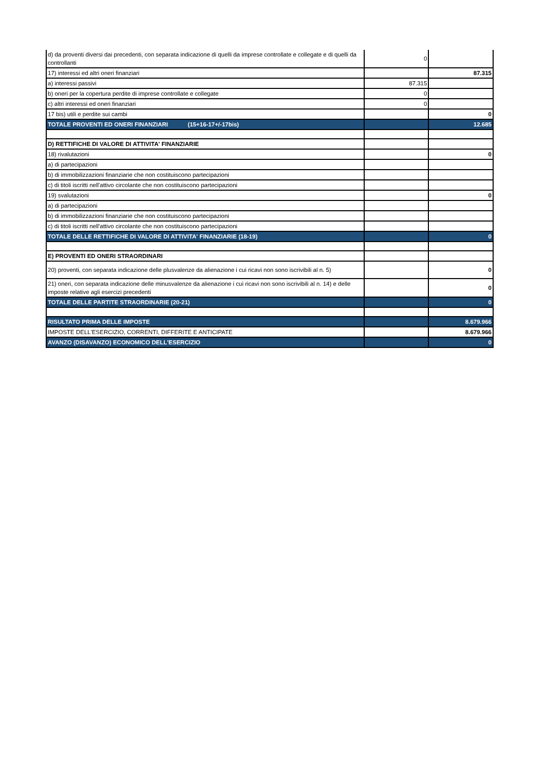| d) da proventi diversi dai precedenti, con separata indicazione di quelli da imprese controllate e collegate e di quelli da controllanti | 0 | |
| 17) interessi ed altri oneri finanziari | | 87.315 |
| a) interessi passivi | 87.315 | |
| b) oneri per la copertura perdite di imprese controllate e collegate | 0 | |
| c) altri interessi ed oneri finanziari | 0 | |
| 17 bis) utili e perdite sui cambi | | 0 |
| TOTALE PROVENTI ED ONERI FINANZIARI (15+16-17+/-17bis) | | 12.685 |
| D) RETTIFICHE DI VALORE DI ATTIVITA' FINANZIARIE | | |
| 18) rivalutazioni | | 0 |
| a) di partecipazioni | | |
| b) di immobilizzazioni finanziarie che non costituiscono partecipazioni | | |
| c) di titoli iscritti nell'attivo circolante che non costituiscono partecipazioni | | |
| 19) svalutazioni | | 0 |
| a) di partecipazioni | | |
| b) di immobilizzazioni finanziarie che non costituiscono partecipazioni | | |
| c) di titoli iscritti nell'attivo circolante che non costituiscono partecipazioni | | |
| TOTALE DELLE RETTIFICHE DI VALORE DI ATTIVITA' FINANZIARIE (18-19) | | 0 |
| E) PROVENTI ED ONERI STRAORDINARI | | |
| 20) proventi, con separata indicazione delle plusvalenze da alienazione i cui ricavi non sono iscrivibili al n. 5) | | 0 |
| 21) oneri, con separata indicazione delle minusvalenze da alienazione i cui ricavi non sono iscrivibili al n. 14) e delle imposte relative agli esercizi precedenti | | 0 |
| TOTALE DELLE PARTITE STRAORDINARIE (20-21) | | 0 |
| RISULTATO PRIMA DELLE IMPOSTE | | 8.679.966 |
| IMPOSTE DELL'ESERCIZIO, CORRENTI, DIFFERITE E ANTICIPATE | | 8.679.966 |
| AVANZO (DISAVANZO) ECONOMICO DELL'ESERCIZIO | | 0 |